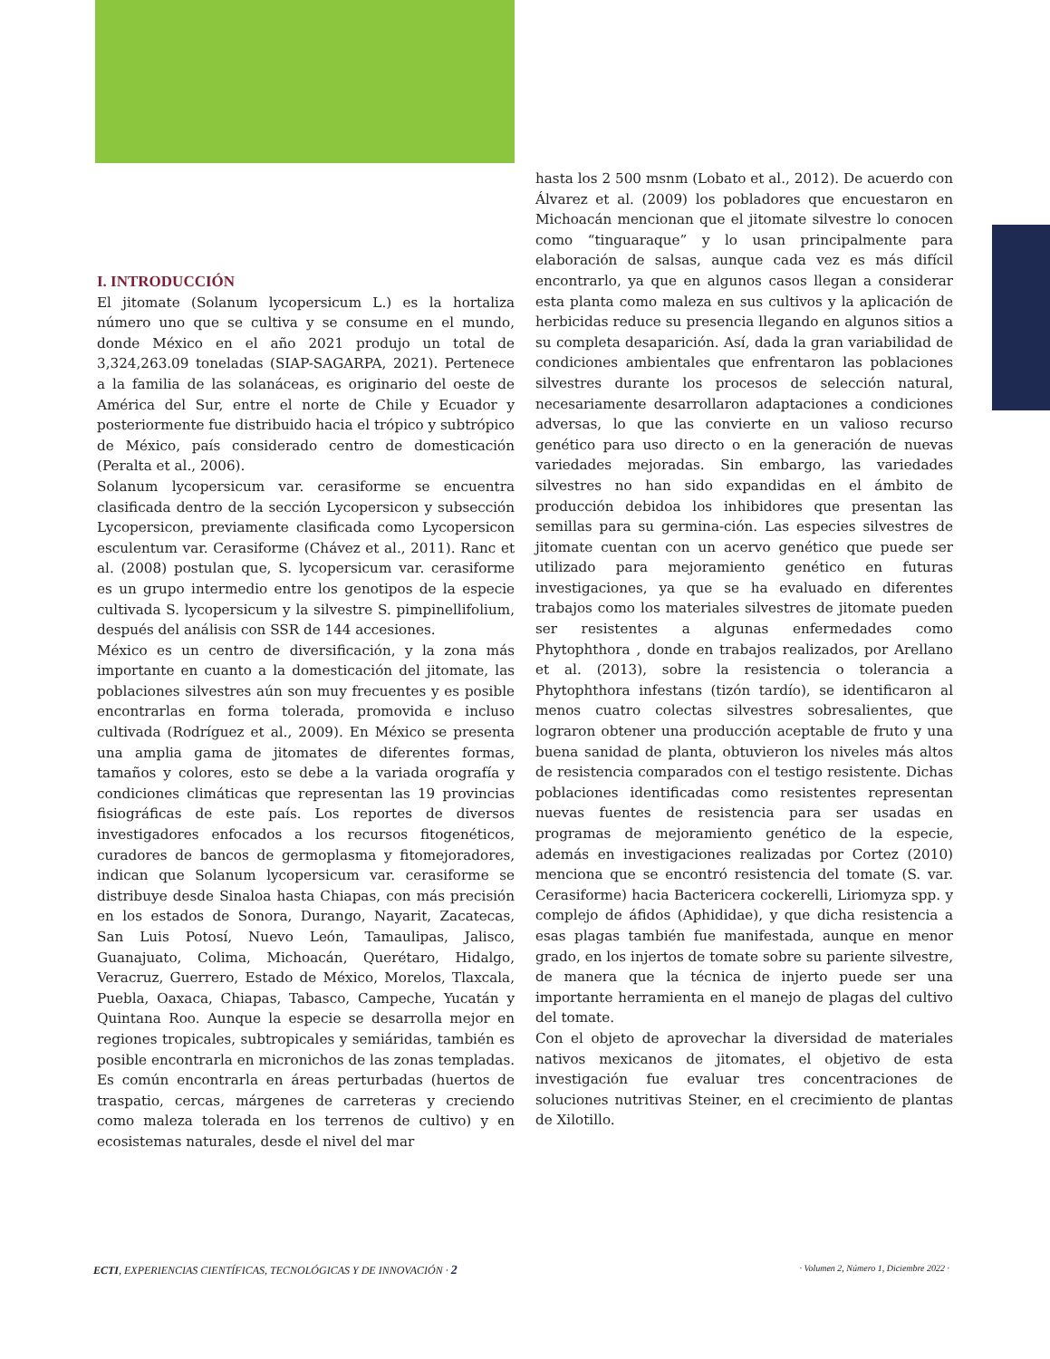I. INTRODUCCIÓN
El jitomate (Solanum lycopersicum L.) es la hortaliza número uno que se cultiva y se consume en el mundo, donde México en el año 2021 produjo un total de 3,324,263.09 toneladas (SIAP-SAGARPA, 2021). Pertenece a la familia de las solanáceas, es originario del oeste de América del Sur, entre el norte de Chile y Ecuador y posteriormente fue distribuido hacia el trópico y subtrópico de México, país considerado centro de domesticación (Peralta et al., 2006).
Solanum lycopersicum var. cerasiforme se encuentra clasificada dentro de la sección Lycopersicon y subsección Lycopersicon, previamente clasificada como Lycopersicon esculentum var. Cerasiforme (Chávez et al., 2011). Ranc et al. (2008) postulan que, S. lycopersicum var. cerasiforme es un grupo intermedio entre los genotipos de la especie cultivada S. lycopersicum y la silvestre S. pimpinellifolium, después del análisis con SSR de 144 accesiones.
México es un centro de diversificación, y la zona más importante en cuanto a la domesticación del jitomate, las poblaciones silvestres aún son muy frecuentes y es posible encontrarlas en forma tolerada, promovida e incluso cultivada (Rodríguez et al., 2009). En México se presenta una amplia gama de jitomates de diferentes formas, tamaños y colores, esto se debe a la variada orografía y condiciones climáticas que representan las 19 provincias fisiográficas de este país. Los reportes de diversos investigadores enfocados a los recursos fitogenéticos, curadores de bancos de germoplasma y fitomejoradores, indican que Solanum lycopersicum var. cerasiforme se distribuye desde Sinaloa hasta Chiapas, con más precisión en los estados de Sonora, Durango, Nayarit, Zacatecas, San Luis Potosí, Nuevo León, Tamaulipas, Jalisco, Guanajuato, Colima, Michoacán, Querétaro, Hidalgo, Veracruz, Guerrero, Estado de México, Morelos, Tlaxcala, Puebla, Oaxaca, Chiapas, Tabasco, Campeche, Yucatán y Quintana Roo. Aunque la especie se desarrolla mejor en regiones tropicales, subtropicales y semiáridas, también es posible encontrarla en micronichos de las zonas templadas. Es común encontrarla en áreas perturbadas (huertos de traspatio, cercas, márgenes de carreteras y creciendo como maleza tolerada en los terrenos de cultivo) y en ecosistemas naturales, desde el nivel del mar
hasta los 2 500 msnm (Lobato et al., 2012). De acuerdo con Álvarez et al. (2009) los pobladores que encuestaron en Michoacán mencionan que el jitomate silvestre lo conocen como “tinguaraque” y lo usan principalmente para elaboración de salsas, aunque cada vez es más difícil encontrarlo, ya que en algunos casos llegan a considerar esta planta como maleza en sus cultivos y la aplicación de herbicidas reduce su presencia llegando en algunos sitios a su completa desaparición. Así, dada la gran variabilidad de condiciones ambientales que enfrentaron las poblaciones silvestres durante los procesos de selección natural, necesariamente desarrollaron adaptaciones a condiciones adversas, lo que las convierte en un valioso recurso genético para uso directo o en la generación de nuevas variedades mejoradas. Sin embargo, las variedades silvestres no han sido expandidas en el ámbito de producción debidoa los inhibidores que presentan las semillas para su germina-ción. Las especies silvestres de jitomate cuentan con un acervo genético que puede ser utilizado para mejoramiento genético en futuras investigaciones, ya que se ha evaluado en diferentes trabajos como los materiales silvestres de jitomate pueden ser resistentes a algunas enfermedades como Phytophthora , donde en trabajos realizados, por Arellano et al. (2013), sobre la resistencia o tolerancia a Phytophthora infestans (tizón tardío), se identificaron al menos cuatro colectas silvestres sobresalientes, que lograron obtener una producción aceptable de fruto y una buena sanidad de planta, obtuvieron los niveles más altos de resistencia comparados con el testigo resistente. Dichas poblaciones identificadas como resistentes representan nuevas fuentes de resistencia para ser usadas en programas de mejoramiento genético de la especie, además en investigaciones realizadas por Cortez (2010) menciona que se encontró resistencia del tomate (S. var. Cerasiforme) hacia Bactericera cockerelli, Liriomyza spp. y complejo de áfidos (Aphididae), y que dicha resistencia a esas plagas también fue manifestada, aunque en menor grado, en los injertos de tomate sobre su pariente silvestre, de manera que la técnica de injerto puede ser una importante herramienta en el manejo de plagas del cultivo del tomate.
Con el objeto de aprovechar la diversidad de materiales nativos mexicanos de jitomates, el objetivo de esta investigación fue evaluar tres concentraciones de soluciones nutritivas Steiner, en el crecimiento de plantas de Xilotillo.
ECTI, EXPERIENCIAS CIENTÍFICAS, TECNOLÓGICAS Y DE INNOVACIÓN · 2 · Volumen 2, Número 1, Diciembre 2022 ·